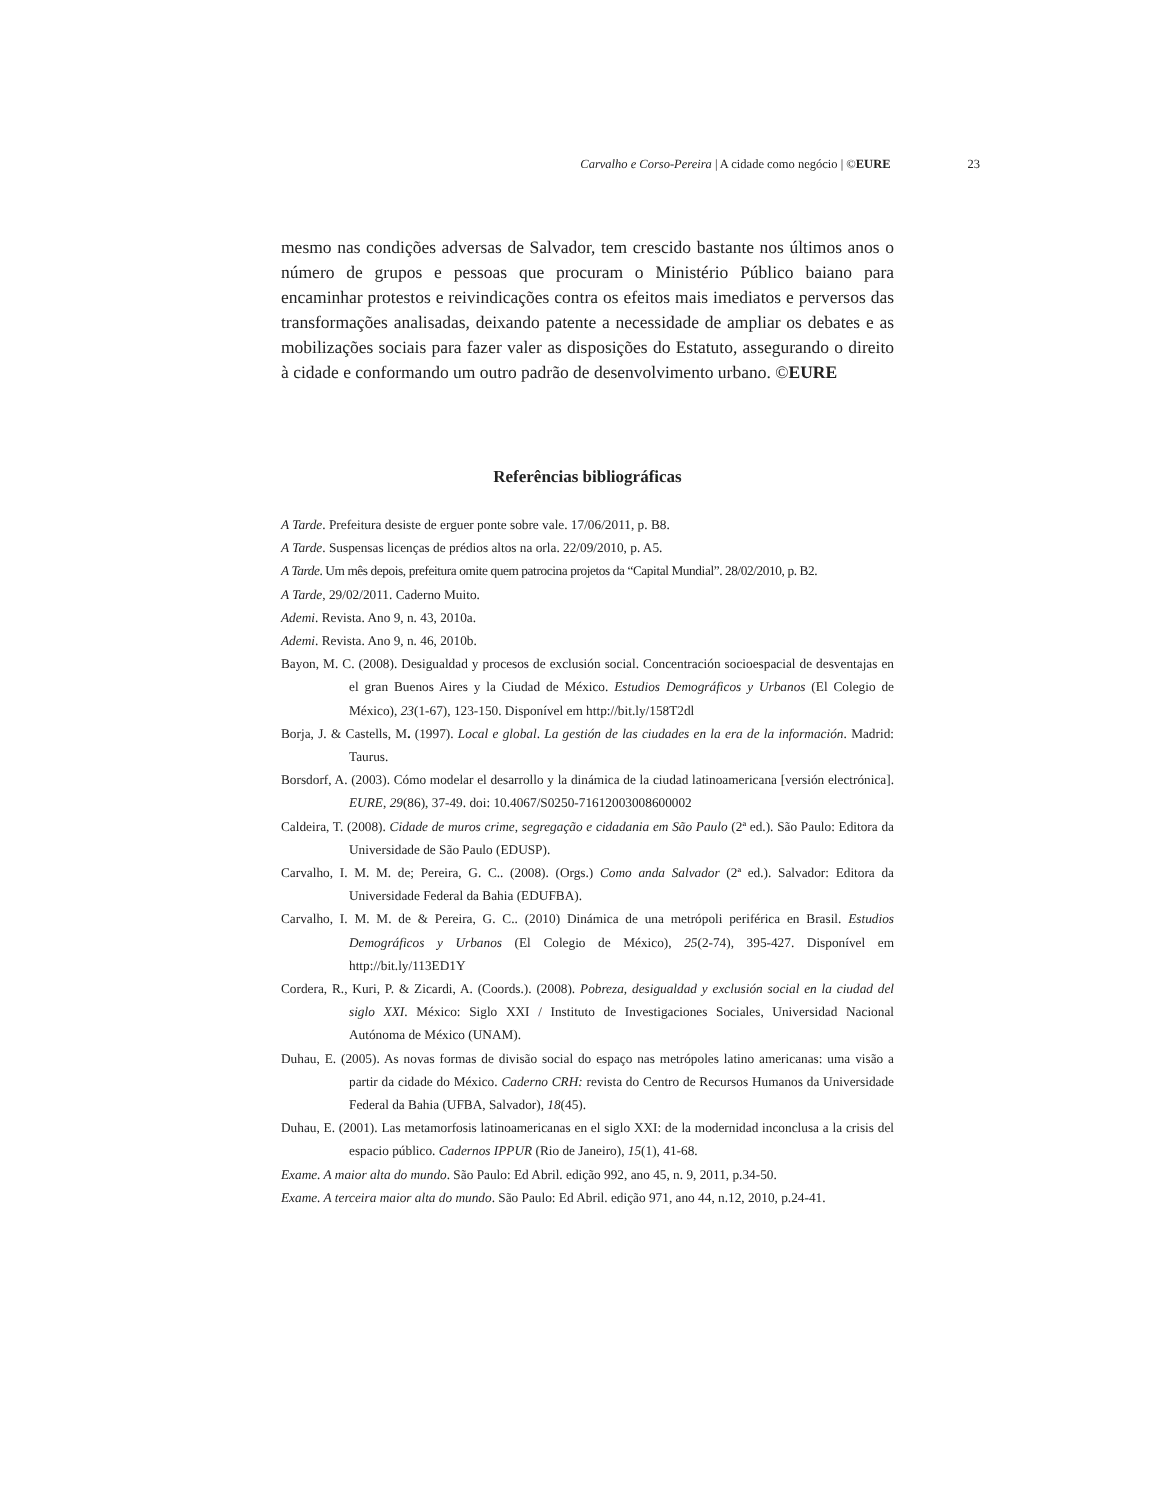Carvalho e Corso-Pereira | A cidade como negócio | ©EURE 23
mesmo nas condições adversas de Salvador, tem crescido bastante nos últimos anos o número de grupos e pessoas que procuram o Ministério Público baiano para encaminhar protestos e reivindicações contra os efeitos mais imediatos e perversos das transformações analisadas, deixando patente a necessidade de ampliar os debates e as mobilizações sociais para fazer valer as disposições do Estatuto, assegurando o direito à cidade e conformando um outro padrão de desenvolvimento urbano. ©EURE
Referências bibliográficas
A Tarde. Prefeitura desiste de erguer ponte sobre vale. 17/06/2011, p. B8.
A Tarde. Suspensas licenças de prédios altos na orla. 22/09/2010, p. A5.
A Tarde. Um mês depois, prefeitura omite quem patrocina projetos da “Capital Mundial”. 28/02/2010, p. B2.
A Tarde, 29/02/2011. Caderno Muito.
Ademi. Revista. Ano 9, n. 43, 2010a.
Ademi. Revista. Ano 9, n. 46, 2010b.
Bayon, M. C. (2008). Desigualdad y procesos de exclusión social. Concentración socioespacial de desventajas en el gran Buenos Aires y la Ciudad de México. Estudios Demográficos y Urbanos (El Colegio de México), 23(1-67), 123-150. Disponível em http://bit.ly/158T2dl
Borja, J. & Castells, M. (1997). Local e global. La gestión de las ciudades en la era de la información. Madrid: Taurus.
Borsdorf, A. (2003). Cómo modelar el desarrollo y la dinámica de la ciudad latinoamericana [versión electrónica]. EURE, 29(86), 37-49. doi: 10.4067/S0250-71612003008600002
Caldeira, T. (2008). Cidade de muros crime, segregação e cidadania em São Paulo (2ª ed.). São Paulo: Editora da Universidade de São Paulo (EDUSP).
Carvalho, I. M. M. de; Pereira, G. C.. (2008). (Orgs.) Como anda Salvador (2ª ed.). Salvador: Editora da Universidade Federal da Bahia (EDUFBA).
Carvalho, I. M. M. de & Pereira, G. C.. (2010) Dinámica de una metrópoli periférica en Brasil. Estudios Demográficos y Urbanos (El Colegio de México), 25(2-74), 395-427. Disponível em http://bit.ly/113ED1Y
Cordera, R., Kuri, P. & Zicardi, A. (Coords.). (2008). Pobreza, desigualdad y exclusión social en la ciudad del siglo XXI. México: Siglo XXI / Instituto de Investigaciones Sociales, Universidad Nacional Autónoma de México (UNAM).
Duhau, E. (2005). As novas formas de divisão social do espaço nas metrópoles latino americanas: uma visão a partir da cidade do México. Caderno CRH: revista do Centro de Recursos Humanos da Universidade Federal da Bahia (UFBA, Salvador), 18(45).
Duhau, E. (2001). Las metamorfosis latinoamericanas en el siglo XXI: de la modernidad inconclusa a la crisis del espacio público. Cadernos IPPUR (Rio de Janeiro), 15(1), 41-68.
Exame. A maior alta do mundo. São Paulo: Ed Abril. edição 992, ano 45, n. 9, 2011, p.34-50.
Exame. A terceira maior alta do mundo. São Paulo: Ed Abril. edição 971, ano 44, n.12, 2010, p.24-41.